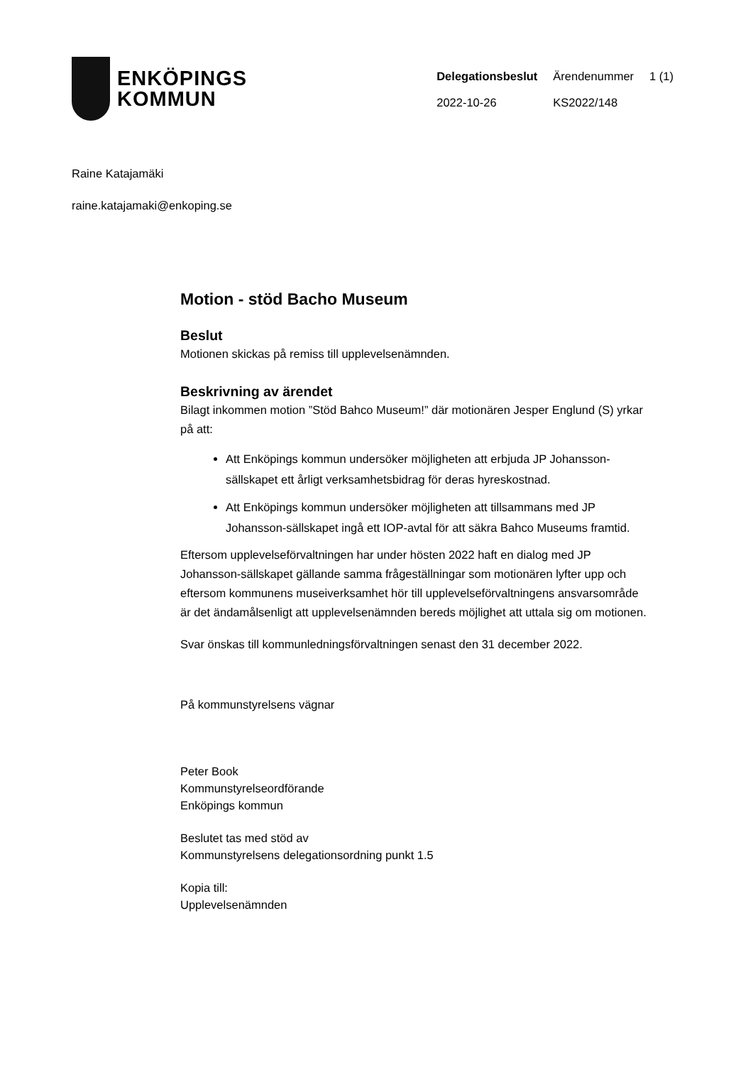ENKÖPINGS
KOMMUN
| Delegationsbeslut | Ärendenummer | 1 (1) |
| 2022-10-26 | KS2022/148 | |
Raine Katajamäki
raine.katajamaki@enkoping.se
Motion - stöd Bacho Museum
Beslut
Motionen skickas på remiss till upplevelsenämnden.
Beskrivning av ärendet
Bilagt inkommen motion ”Stöd Bahco Museum!” där motionären Jesper Englund (S) yrkar på att:
Att Enköpings kommun undersöker möjligheten att erbjuda JP Johansson-sällskapet ett årligt verksamhetsbidrag för deras hyreskostnad.
Att Enköpings kommun undersöker möjligheten att tillsammans med JP Johansson-sällskapet ingå ett IOP-avtal för att säkra Bahco Museums framtid.
Eftersom upplevelseförvaltningen har under hösten 2022 haft en dialog med JP Johansson-sällskapet gällande samma frågeställningar som motionären lyfter upp och eftersom kommunens museiverksamhet hör till upplevelseförvaltningens ansvarsområde är det ändamålsenligt att upplevelsenämnden bereds möjlighet att uttala sig om motionen.
Svar önskas till kommunledningsförvaltningen senast den 31 december 2022.
På kommunstyrelsens vägnar
Peter Book
Kommunstyrelseordförande
Enköpings kommun
Beslutet tas med stöd av
Kommunstyrelsens delegationsordning punkt 1.5
Kopia till:
Upplevelsenämnden